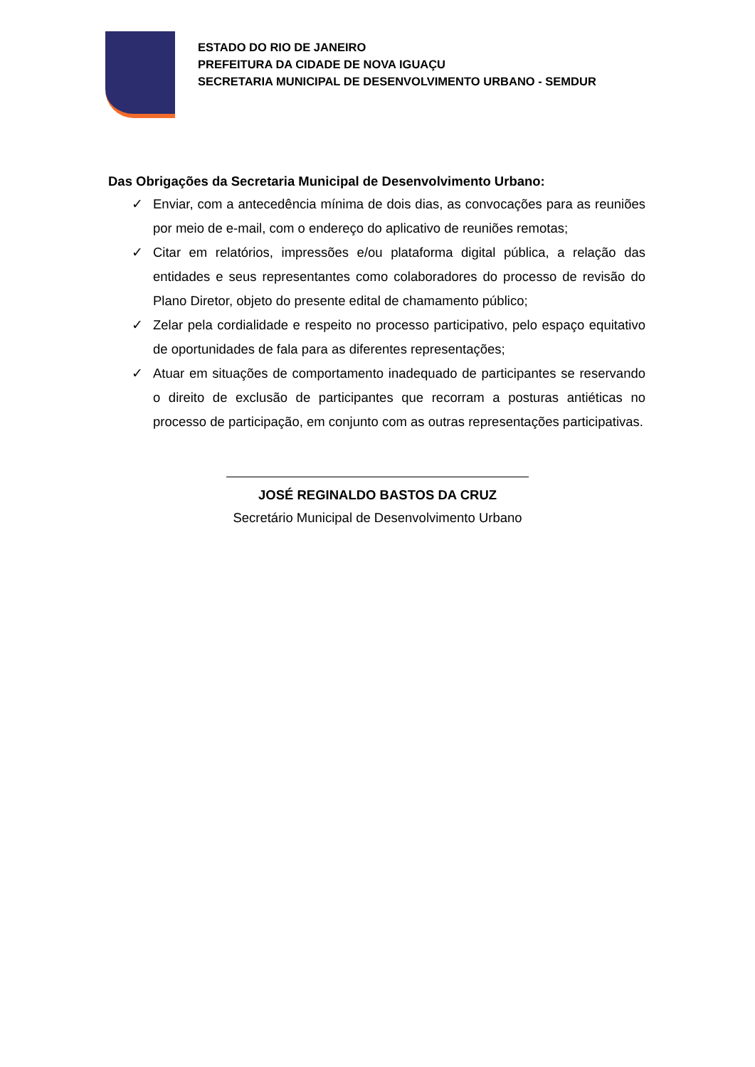ESTADO DO RIO DE JANEIRO
PREFEITURA DA CIDADE DE NOVA IGUAÇU
SECRETARIA MUNICIPAL DE DESENVOLVIMENTO URBANO - SEMDUR
Das Obrigações da Secretaria Municipal de Desenvolvimento Urbano:
✓ Enviar, com a antecedência mínima de dois dias, as convocações para as reuniões por meio de e-mail, com o endereço do aplicativo de reuniões remotas;
✓ Citar em relatórios, impressões e/ou plataforma digital pública, a relação das entidades e seus representantes como colaboradores do processo de revisão do Plano Diretor, objeto do presente edital de chamamento público;
✓ Zelar pela cordialidade e respeito no processo participativo, pelo espaço equitativo de oportunidades de fala para as diferentes representações;
✓ Atuar em situações de comportamento inadequado de participantes se reservando o direito de exclusão de participantes que recorram a posturas antiéticas no processo de participação, em conjunto com as outras representações participativas.
JOSÉ REGINALDO BASTOS DA CRUZ
Secretário Municipal de Desenvolvimento Urbano